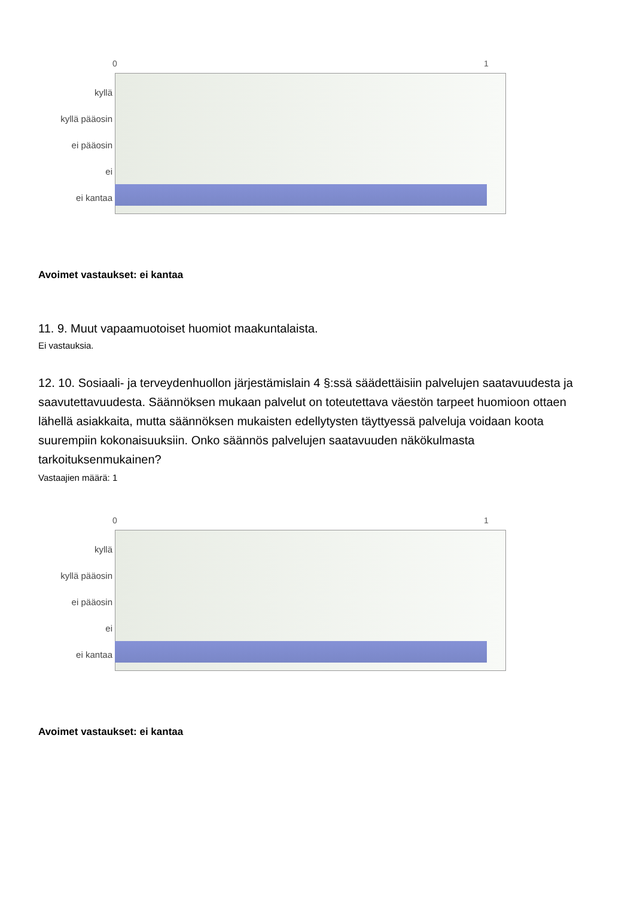0 1
kyllä
kyllä pääosin
ei pääosin
ei
ei kantaa
Avoimet vastaukset: ei kantaa
11. 9. Muut vapaamuotoiset huomiot maakuntalaista.
Ei vastauksia.
12. 10. Sosiaali- ja terveydenhuollon järjestämislain 4 §:ssä säädettäisiin palvelujen saatavuudesta ja saavutettavuudesta. Säännöksen mukaan palvelut on toteutettava väestön tarpeet huomioon ottaen lähellä asiakkaita, mutta säännöksen mukaisten edellytysten täyttyessä palveluja voidaan koota suurempiin kokonaisuuksiin. Onko säännös palvelujen saatavuuden näkökulmasta tarkoituksenmukainen?
Vastaajien määrä: 1
0 1
kyllä
kyllä pääosin
ei pääosin
ei
ei kantaa
Avoimet vastaukset: ei kantaa